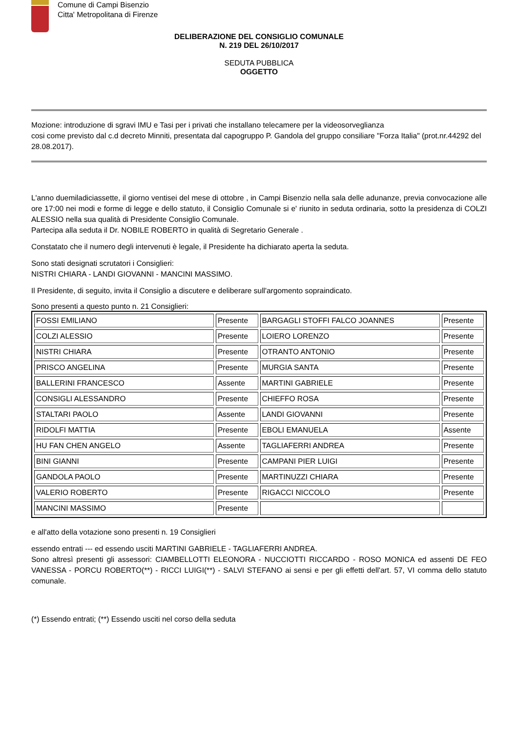Comune di Campi Bisenzio
Citta' Metropolitana di Firenze
DELIBERAZIONE DEL CONSIGLIO COMUNALE
N. 219 DEL 26/10/2017
SEDUTA PUBBLICA
OGGETTO
Mozione: introduzione di sgravi IMU e Tasi per i privati che installano telecamere per la videosorveglianza
cosi come previsto dal c.d decreto Minniti, presentata dal capogruppo P. Gandola del gruppo consiliare "Forza Italia" (prot.nr.44292 del 28.08.2017).
L'anno duemiladiciassette, il giorno ventisei del mese di ottobre , in Campi Bisenzio nella sala delle adunanze, previa convocazione alle ore 17:00 nei modi e forme di legge e dello statuto, il Consiglio Comunale si e' riunito in seduta ordinaria, sotto la presidenza di COLZI ALESSIO nella sua qualità di Presidente Consiglio Comunale.
Partecipa alla seduta il Dr. NOBILE ROBERTO in qualità di Segretario Generale .
Constatato che il numero degli intervenuti è legale, il Presidente ha dichiarato aperta la seduta.
Sono stati designati scrutatori i Consiglieri:
NISTRI CHIARA - LANDI GIOVANNI - MANCINI MASSIMO.
Il Presidente, di seguito, invita il Consiglio a discutere e deliberare sull'argomento sopraindicato.
Sono presenti a questo punto n. 21 Consiglieri:
| FOSSI EMILIANO | Presente | BARGAGLI STOFFI FALCO JOANNES | Presente |
| COLZI ALESSIO | Presente | LOIERO LORENZO | Presente |
| NISTRI CHIARA | Presente | OTRANTO ANTONIO | Presente |
| PRISCO ANGELINA | Presente | MURGIA SANTA | Presente |
| BALLERINI FRANCESCO | Assente | MARTINI GABRIELE | Presente |
| CONSIGLI ALESSANDRO | Presente | CHIEFFO ROSA | Presente |
| STALTARI PAOLO | Assente | LANDI GIOVANNI | Presente |
| RIDOLFI MATTIA | Presente | EBOLI EMANUELA | Assente |
| HU FAN CHEN ANGELO | Assente | TAGLIAFERRI ANDREA | Presente |
| BINI GIANNI | Presente | CAMPANI PIER LUIGI | Presente |
| GANDOLA PAOLO | Presente | MARTINUZZI CHIARA | Presente |
| VALERIO ROBERTO | Presente | RIGACCI NICCOLO | Presente |
| MANCINI MASSIMO | Presente | | |
e all'atto della votazione sono presenti n. 19 Consiglieri
essendo entrati --- ed essendo usciti MARTINI GABRIELE - TAGLIAFERRI ANDREA.
Sono altresì presenti gli assessori: CIAMBELLOTTI ELEONORA - NUCCIOTTI RICCARDO - ROSO MONICA ed assenti DE FEO VANESSA - PORCU ROBERTO(**) - RICCI LUIGI(**) - SALVI STEFANO ai sensi e per gli effetti dell'art. 57, VI comma dello statuto comunale.
(*) Essendo entrati; (**) Essendo usciti nel corso della seduta